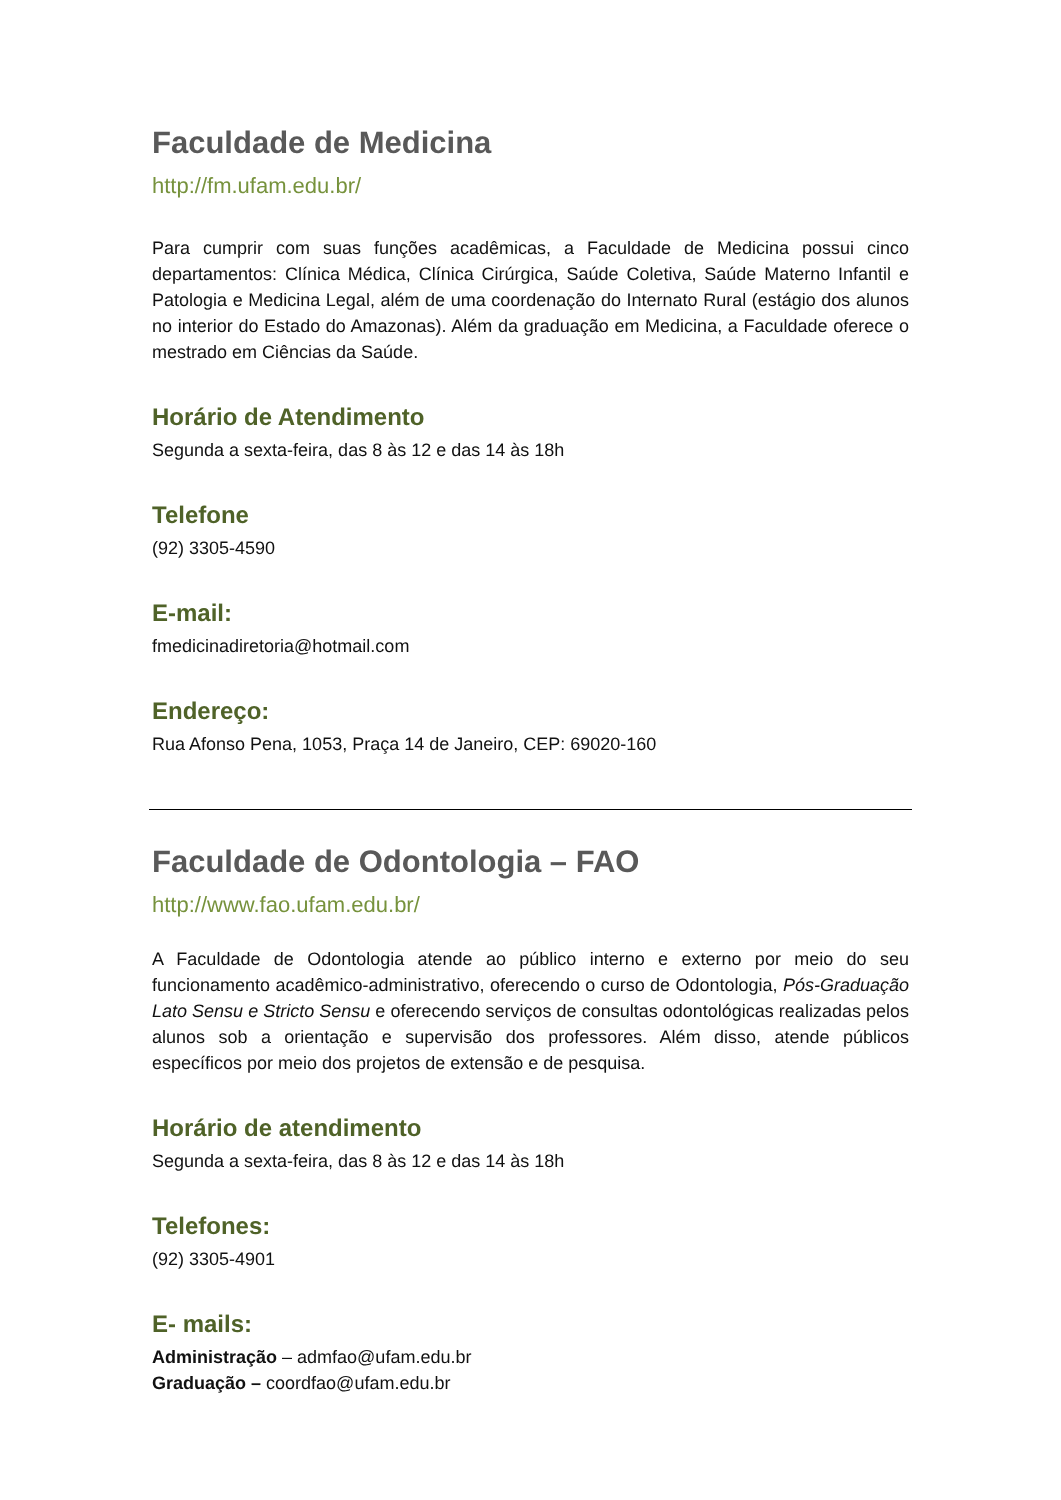Faculdade de Medicina
http://fm.ufam.edu.br/
Para cumprir com suas funções acadêmicas, a Faculdade de Medicina possui cinco departamentos: Clínica Médica, Clínica Cirúrgica, Saúde Coletiva, Saúde Materno Infantil e Patologia e Medicina Legal, além de uma coordenação do Internato Rural (estágio dos alunos no interior do Estado do Amazonas). Além da graduação em Medicina, a Faculdade oferece o mestrado em Ciências da Saúde.
Horário de Atendimento
Segunda a sexta-feira, das 8 às 12 e das 14 às 18h
Telefone
(92) 3305-4590
E-mail:
fmedicinadiretoria@hotmail.com
Endereço:
Rua Afonso Pena, 1053, Praça 14 de Janeiro, CEP: 69020-160
Faculdade de Odontologia – FAO
http://www.fao.ufam.edu.br/
A Faculdade de Odontologia atende ao público interno e externo por meio do seu funcionamento acadêmico-administrativo, oferecendo o curso de Odontologia, Pós-Graduação Lato Sensu e Stricto Sensu e oferecendo serviços de consultas odontológicas realizadas pelos alunos sob a orientação e supervisão dos professores. Além disso, atende públicos específicos por meio dos projetos de extensão e de pesquisa.
Horário de atendimento
Segunda a sexta-feira, das 8 às 12 e das 14 às 18h
Telefones:
(92) 3305-4901
E- mails:
Administração – admfao@ufam.edu.br
Graduação – coordfao@ufam.edu.br